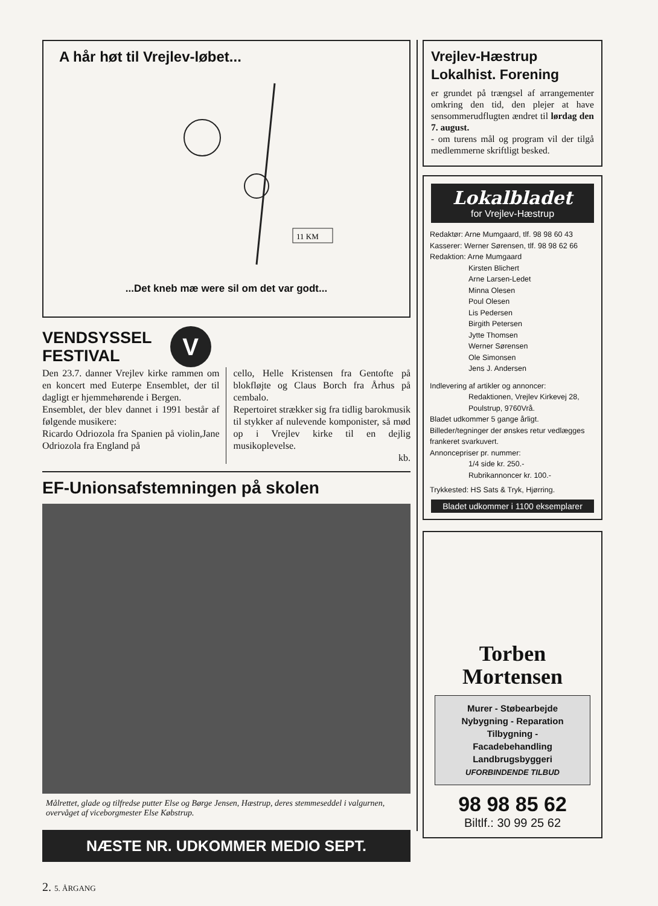A hår høt til Vrejlev-løbet...
11 KM
...Det kneb mæ were sil om det var godt...
VENDSYSSEL
FESTIVAL
V
Den 23.7. danner Vrejlev kirke rammen om en koncert med Euterpe Ensemblet, der til dagligt er hjemmehørende i Bergen.
Ensemblet, der blev dannet i 1991 består af følgende musikere:
Ricardo Odriozola fra Spanien på violin,Jane Odriozola fra England på
cello, Helle Kristensen fra Gentofte på blokfløjte og Claus Borch fra Århus på cembalo.
Repertoiret strækker sig fra tidlig barokmusik til stykker af nulevende komponister, så mød op i Vrejlev kirke til en dejlig musikoplevelse.
kb.
EF-Unionsafstemningen på skolen
Målrettet, glade og tilfredse putter Else og Børge Jensen, Hæstrup, deres stemmeseddel i valgurnen, overvåget af viceborgmester Else Købstrup.
NÆSTE NR. UDKOMMER MEDIO SEPT.
2. 5. ÅRGANG
Vrejlev-Hæstrup
Lokalhist. Forening
er grundet på trængsel af arrangementer omkring den tid, den plejer at have sensommerudflugten ændret til lørdag den 7. august.
- om turens mål og program vil der tilgå medlemmerne skriftligt besked.
Lokalbladet
for Vrejlev-Hæstrup
Redaktør: Arne Mumgaard, tlf. 98 98 60 43
Kasserer: Werner Sørensen, tlf. 98 98 62 66
Redaktion: Arne Mumgaard
Kirsten Blichert
Arne Larsen-Ledet
Minna Olesen
Poul Olesen
Lis Pedersen
Birgith Petersen
Jytte Thomsen
Werner Sørensen
Ole Simonsen
Jens J. Andersen
Indlevering af artikler og annoncer:
Redaktionen, Vrejlev Kirkevej 28,
Poulstrup, 9760Vrå.
Bladet udkommer 5 gange årligt.
Billeder/tegninger der ønskes retur vedlægges frankeret svarkuvert.
Annoncepriser pr. nummer:
1/4 side kr. 250.-
Rubrikannoncer kr. 100.-
Trykkested: HS Sats & Tryk, Hjørring.
Bladet udkommer i 1100 eksemplarer
Torben
Mortensen
Murer - Støbearbejde
Nybygning - Reparation
Tilbygning -
Facadebehandling
Landbrugsbyggeri
UFORBINDENDE TILBUD
98 98 85 62
Biltlf.: 30 99 25 62